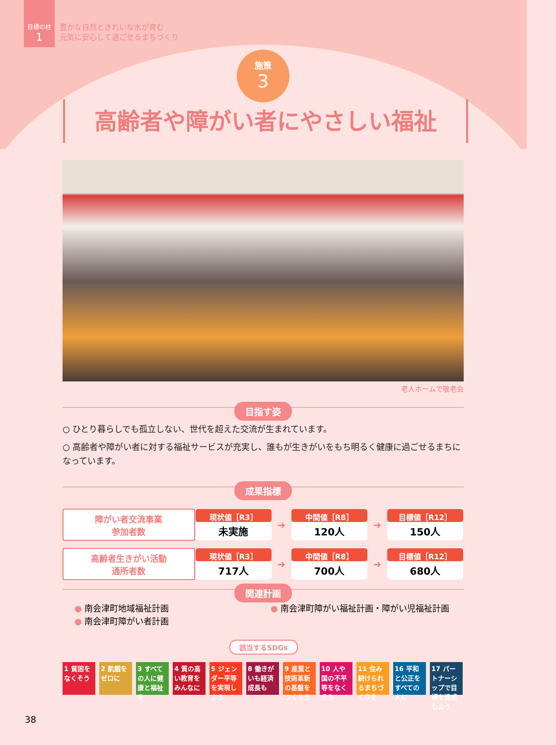目標の柱
1
豊かな自然ときれいな水が育む
元気に安心して過ごせるまちづくり
施策
3
高齢者や障がい者にやさしい福祉
老人ホームで敬老会
目指す姿
○ ひとり暮らしでも孤立しない、世代を超えた交流が生まれています。
○ 高齢者や障がい者に対する福祉サービスが充実し、誰もが生きがいをもち明るく健康に過ごせるまちになっています。
成果指標
| 障がい者交流事業 参加者数 | 現状値［R3］ 未実施 | ➜ | 中間値［R8］ 120人 | ➜ | 目標値［R12］ 150人 |
| 高齢者生きがい活動 通所者数 | 現状値［R3］ 717人 | ➜ | 中間値［R8］ 700人 | ➜ | 目標値［R12］ 680人 |
関連計画
● 南会津町地域福祉計画
● 南会津町障がい者計画
● 南会津町障がい福祉計画・障がい児福祉計画
該当するSDGs
1 貧困をなくそう
2 飢餓をゼロに
3 すべての人に健康と福祉を
4 質の高い教育をみんなに
5 ジェンダー平等を実現しよう
8 働きがいも経済成長も
9 産業と技術革新の基盤をつくろう
10 人や国の不平等をなくそう
11 住み続けられるまちづくりを
16 平和と公正をすべての人に
17 パートナーシップで目標を達成しよう
38